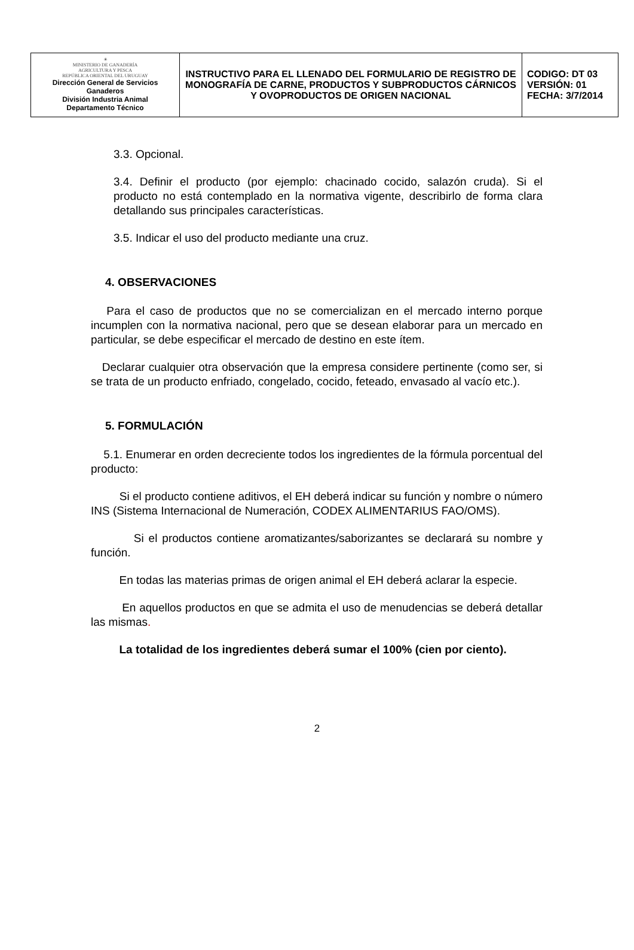| ☀ MINISTERIO DE GANADERÍA AGRICULTURA Y PESCA REPÚBLICA ORIENTAL DEL URUGUAY Dirección General de Servicios Ganaderos División Industria Animal Departamento Técnico | INSTRUCTIVO PARA EL LLENADO DEL FORMULARIO DE REGISTRO DE MONOGRAFÍA DE CARNE, PRODUCTOS Y SUBPRODUCTOS CÁRNICOS Y OVOPRODUCTOS DE ORIGEN NACIONAL | CODIGO: DT 03 VERSIÓN: 01 FECHA: 3/7/2014 |
3.3. Opcional.
3.4. Definir el producto (por ejemplo: chacinado cocido, salazón cruda). Si el producto no está contemplado en la normativa vigente, describirlo de forma clara detallando sus principales características.
3.5. Indicar el uso del producto mediante una cruz.
4. OBSERVACIONES
Para el caso de productos que no se comercializan en el mercado interno porque incumplen con la normativa nacional, pero que se desean elaborar para un mercado en particular, se debe especificar el mercado de destino en este ítem.
Declarar cualquier otra observación que la empresa considere pertinente (como ser, si se trata de un producto enfriado, congelado, cocido, feteado, envasado al vacío etc.).
5. FORMULACIÓN
5.1. Enumerar en orden decreciente todos los ingredientes de la fórmula porcentual del producto:
Si el producto contiene aditivos, el EH deberá indicar su función y nombre o número INS (Sistema Internacional de Numeración, CODEX ALIMENTARIUS FAO/OMS).
Si el productos contiene aromatizantes/saborizantes se declarará su nombre y función.
En todas las materias primas de origen animal el EH deberá aclarar la especie.
En aquellos productos en que se admita el uso de menudencias se deberá detallar las mismas.
La totalidad de los ingredientes deberá sumar el 100% (cien por ciento).
2